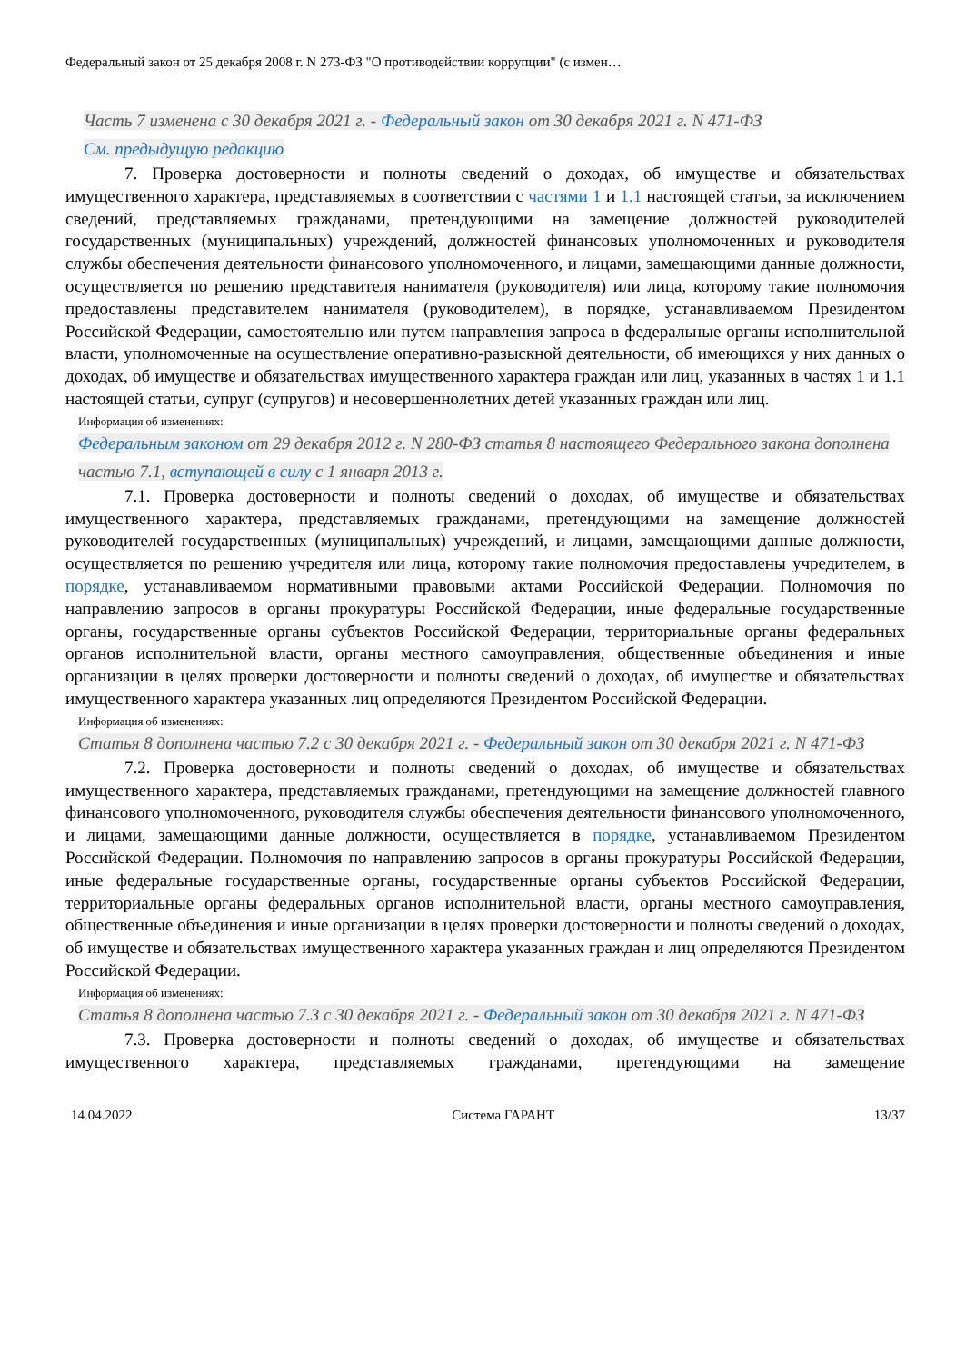Федеральный закон от 25 декабря 2008 г. N 273-ФЗ "О противодействии коррупции" (с измен…
Часть 7 изменена с 30 декабря 2021 г. - Федеральный закон от 30 декабря 2021 г. N 471-ФЗ
См. предыдущую редакцию
7. Проверка достоверности и полноты сведений о доходах, об имуществе и обязательствах имущественного характера, представляемых в соответствии с частями 1 и 1.1 настоящей статьи, за исключением сведений, представляемых гражданами, претендующими на замещение должностей руководителей государственных (муниципальных) учреждений, должностей финансовых уполномоченных и руководителя службы обеспечения деятельности финансового уполномоченного, и лицами, замещающими данные должности, осуществляется по решению представителя нанимателя (руководителя) или лица, которому такие полномочия предоставлены представителем нанимателя (руководителем), в порядке, устанавливаемом Президентом Российской Федерации, самостоятельно или путем направления запроса в федеральные органы исполнительной власти, уполномоченные на осуществление оперативно-разыскной деятельности, об имеющихся у них данных о доходах, об имуществе и обязательствах имущественного характера граждан или лиц, указанных в частях 1 и 1.1 настоящей статьи, супруг (супругов) и несовершеннолетних детей указанных граждан или лиц.
Информация об изменениях:
Федеральным законом от 29 декабря 2012 г. N 280-ФЗ статья 8 настоящего Федерального закона дополнена частью 7.1, вступающей в силу с 1 января 2013 г.
7.1. Проверка достоверности и полноты сведений о доходах, об имуществе и обязательствах имущественного характера, представляемых гражданами, претендующими на замещение должностей руководителей государственных (муниципальных) учреждений, и лицами, замещающими данные должности, осуществляется по решению учредителя или лица, которому такие полномочия предоставлены учредителем, в порядке, устанавливаемом нормативными правовыми актами Российской Федерации. Полномочия по направлению запросов в органы прокуратуры Российской Федерации, иные федеральные государственные органы, государственные органы субъектов Российской Федерации, территориальные органы федеральных органов исполнительной власти, органы местного самоуправления, общественные объединения и иные организации в целях проверки достоверности и полноты сведений о доходах, об имуществе и обязательствах имущественного характера указанных лиц определяются Президентом Российской Федерации.
Информация об изменениях:
Статья 8 дополнена частью 7.2 с 30 декабря 2021 г. - Федеральный закон от 30 декабря 2021 г. N 471-ФЗ
7.2. Проверка достоверности и полноты сведений о доходах, об имуществе и обязательствах имущественного характера, представляемых гражданами, претендующими на замещение должностей главного финансового уполномоченного, руководителя службы обеспечения деятельности финансового уполномоченного, и лицами, замещающими данные должности, осуществляется в порядке, устанавливаемом Президентом Российской Федерации. Полномочия по направлению запросов в органы прокуратуры Российской Федерации, иные федеральные государственные органы, государственные органы субъектов Российской Федерации, территориальные органы федеральных органов исполнительной власти, органы местного самоуправления, общественные объединения и иные организации в целях проверки достоверности и полноты сведений о доходах, об имуществе и обязательствах имущественного характера указанных граждан и лиц определяются Президентом Российской Федерации.
Информация об изменениях:
Статья 8 дополнена частью 7.3 с 30 декабря 2021 г. - Федеральный закон от 30 декабря 2021 г. N 471-ФЗ
7.3. Проверка достоверности и полноты сведений о доходах, об имуществе и обязательствах имущественного характера, представляемых гражданами, претендующими на замещение
14.04.2022 Система ГАРАНТ 13/37